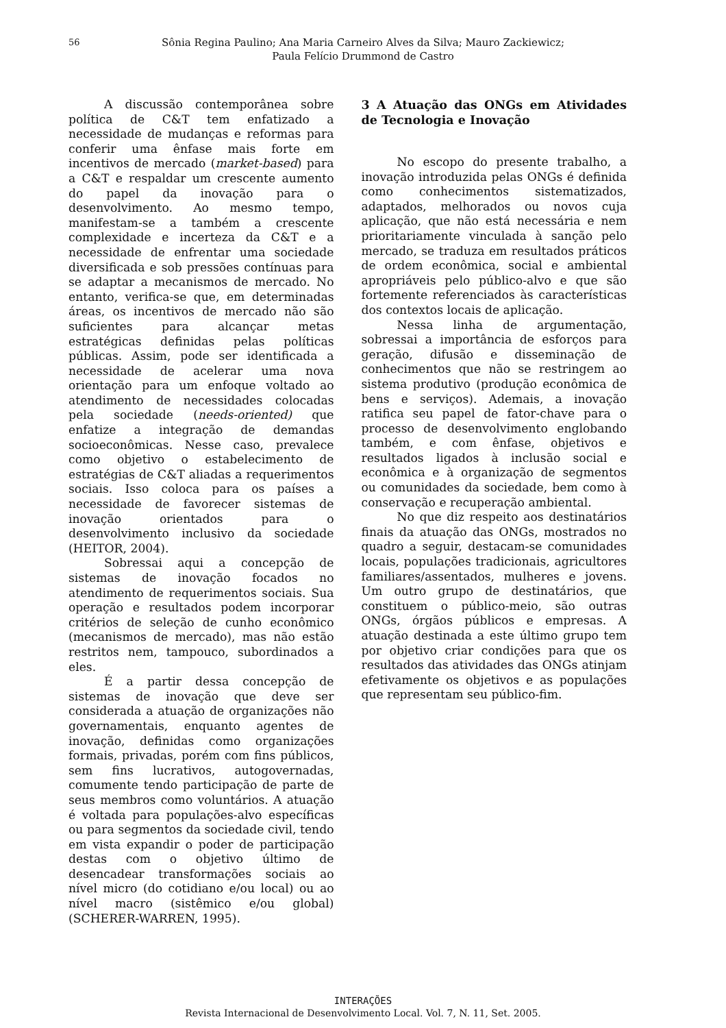56 Sônia Regina Paulino; Ana Maria Carneiro Alves da Silva; Mauro Zackiewicz;
Paula Felício Drummond de Castro
A discussão contemporânea sobre política de C&T tem enfatizado a necessidade de mudanças e reformas para conferir uma ênfase mais forte em incentivos de mercado (market-based) para a C&T e respaldar um crescente aumento do papel da inovação para o desenvolvimento. Ao mesmo tempo, manifestam-se a também a crescente complexidade e incerteza da C&T e a necessidade de enfrentar uma sociedade diversificada e sob pressões contínuas para se adaptar a mecanismos de mercado. No entanto, verifica-se que, em determinadas áreas, os incentivos de mercado não são suficientes para alcançar metas estratégicas definidas pelas políticas públicas. Assim, pode ser identificada a necessidade de acelerar uma nova orientação para um enfoque voltado ao atendimento de necessidades colocadas pela sociedade (needs-oriented) que enfatize a integração de demandas socioeconômicas. Nesse caso, prevalece como objetivo o estabelecimento de estratégias de C&T aliadas a requerimentos sociais. Isso coloca para os países a necessidade de favorecer sistemas de inovação orientados para o desenvolvimento inclusivo da sociedade (HEITOR, 2004).
Sobressai aqui a concepção de sistemas de inovação focados no atendimento de requerimentos sociais. Sua operação e resultados podem incorporar critérios de seleção de cunho econômico (mecanismos de mercado), mas não estão restritos nem, tampouco, subordinados a eles.
É a partir dessa concepção de sistemas de inovação que deve ser considerada a atuação de organizações não governamentais, enquanto agentes de inovação, definidas como organizações formais, privadas, porém com fins públicos, sem fins lucrativos, autogovernadas, comumente tendo participação de parte de seus membros como voluntários. A atuação é voltada para populações-alvo específicas ou para segmentos da sociedade civil, tendo em vista expandir o poder de participação destas com o objetivo último de desencadear transformações sociais ao nível micro (do cotidiano e/ou local) ou ao nível macro (sistêmico e/ou global) (SCHERER-WARREN, 1995).
3 A Atuação das ONGs em Atividades de Tecnologia e Inovação
No escopo do presente trabalho, a inovação introduzida pelas ONGs é definida como conhecimentos sistematizados, adaptados, melhorados ou novos cuja aplicação, que não está necessária e nem prioritariamente vinculada à sanção pelo mercado, se traduza em resultados práticos de ordem econômica, social e ambiental apropriáveis pelo público-alvo e que são fortemente referenciados às características dos contextos locais de aplicação.
Nessa linha de argumentação, sobressai a importância de esforços para geração, difusão e disseminação de conhecimentos que não se restringem ao sistema produtivo (produção econômica de bens e serviços). Ademais, a inovação ratifica seu papel de fator-chave para o processo de desenvolvimento englobando também, e com ênfase, objetivos e resultados ligados à inclusão social e econômica e à organização de segmentos ou comunidades da sociedade, bem como à conservação e recuperação ambiental.
No que diz respeito aos destinatários finais da atuação das ONGs, mostrados no quadro a seguir, destacam-se comunidades locais, populações tradicionais, agricultores familiares/assentados, mulheres e jovens. Um outro grupo de destinatários, que constituem o público-meio, são outras ONGs, órgãos públicos e empresas. A atuação destinada a este último grupo tem por objetivo criar condições para que os resultados das atividades das ONGs atinjam efetivamente os objetivos e as populações que representam seu público-fim.
INTERAÇÕES
Revista Internacional de Desenvolvimento Local. Vol. 7, N. 11, Set. 2005.